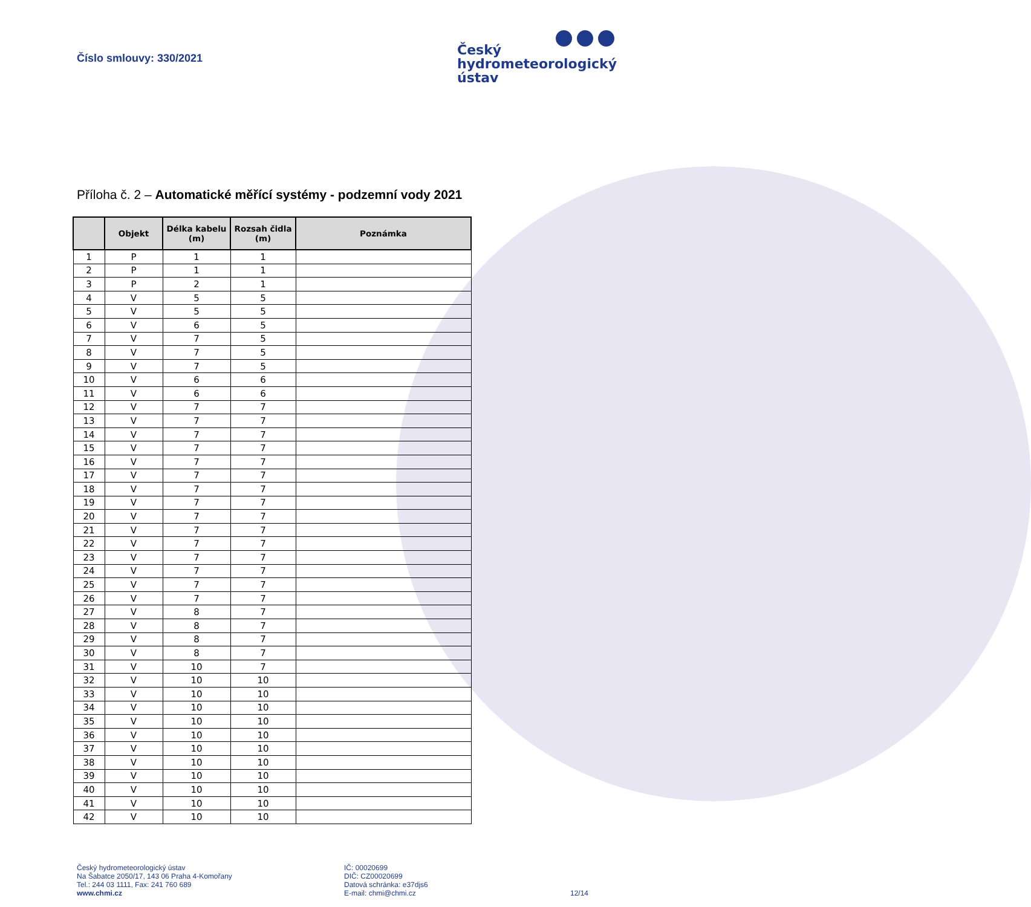Číslo smlouvy: 330/2021
Český
hydrometeorologický
ústav
Příloha č. 2 – Automatické měřící systémy - podzemní vody 2021
| | Objekt | Délka kabelu (m) | Rozsah čidla (m) | Poznámka |
| --- | --- | --- | --- | --- |
| 1 | P | 1 | 1 | |
| 2 | P | 1 | 1 | |
| 3 | P | 2 | 1 | |
| 4 | V | 5 | 5 | |
| 5 | V | 5 | 5 | |
| 6 | V | 6 | 5 | |
| 7 | V | 7 | 5 | |
| 8 | V | 7 | 5 | |
| 9 | V | 7 | 5 | |
| 10 | V | 6 | 6 | |
| 11 | V | 6 | 6 | |
| 12 | V | 7 | 7 | |
| 13 | V | 7 | 7 | |
| 14 | V | 7 | 7 | |
| 15 | V | 7 | 7 | |
| 16 | V | 7 | 7 | |
| 17 | V | 7 | 7 | |
| 18 | V | 7 | 7 | |
| 19 | V | 7 | 7 | |
| 20 | V | 7 | 7 | |
| 21 | V | 7 | 7 | |
| 22 | V | 7 | 7 | |
| 23 | V | 7 | 7 | |
| 24 | V | 7 | 7 | |
| 25 | V | 7 | 7 | |
| 26 | V | 7 | 7 | |
| 27 | V | 8 | 7 | |
| 28 | V | 8 | 7 | |
| 29 | V | 8 | 7 | |
| 30 | V | 8 | 7 | |
| 31 | V | 10 | 7 | |
| 32 | V | 10 | 10 | |
| 33 | V | 10 | 10 | |
| 34 | V | 10 | 10 | |
| 35 | V | 10 | 10 | |
| 36 | V | 10 | 10 | |
| 37 | V | 10 | 10 | |
| 38 | V | 10 | 10 | |
| 39 | V | 10 | 10 | |
| 40 | V | 10 | 10 | |
| 41 | V | 10 | 10 | |
| 42 | V | 10 | 10 | |
Český hydrometeorologický ústav
Na Šabatce 2050/17, 143 06 Praha 4-Komořany
Tel.: 244 03 1111, Fax: 241 760 689
www.chmi.cz
IČ: 00020699
DIČ: CZ00020699
Datová schránka: e37djs6
E-mail: chmi@chmi.cz
12/14